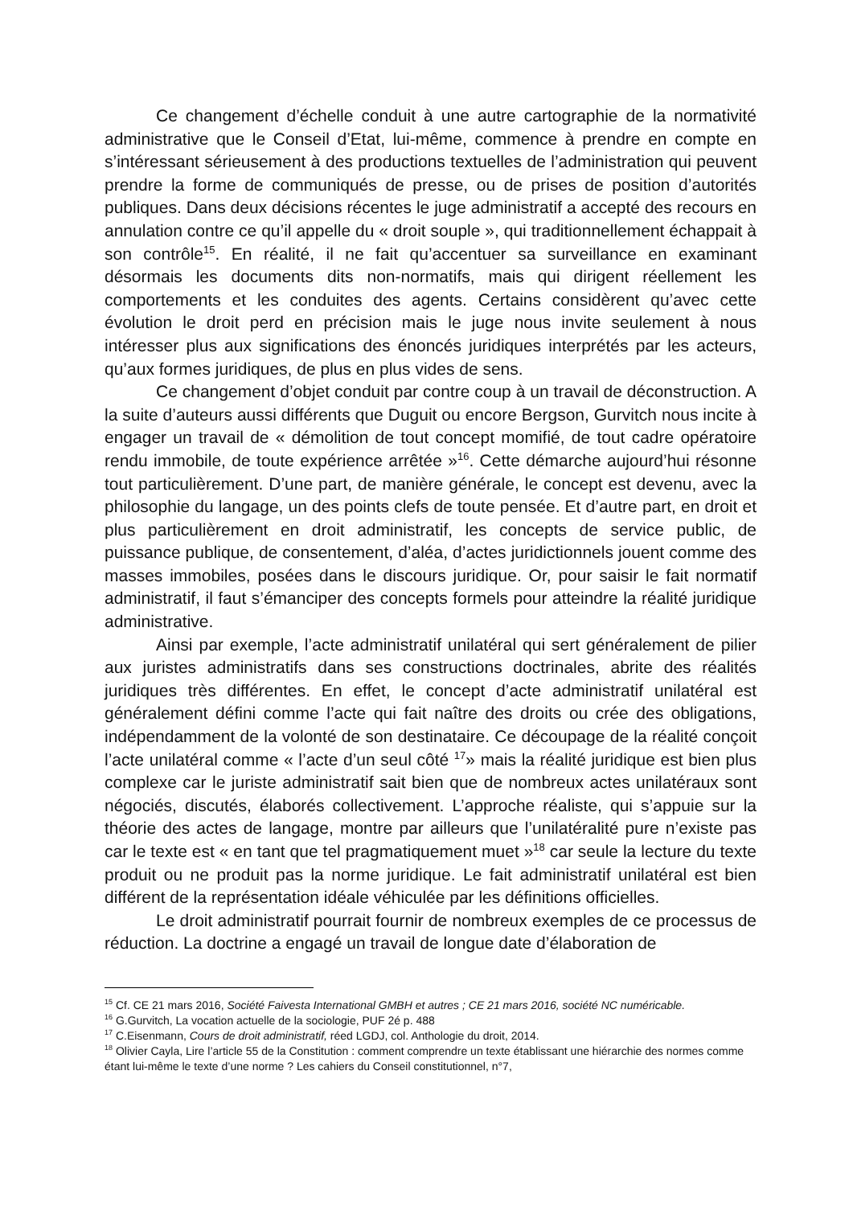Ce changement d’échelle conduit à une autre cartographie de la normativité administrative que le Conseil d’Etat, lui-même, commence à prendre en compte en s’intéressant sérieusement à des productions textuelles de l’administration qui peuvent prendre la forme de communiqués de presse, ou de prises de position d’autorités publiques. Dans deux décisions récentes le juge administratif a accepté des recours en annulation contre ce qu’il appelle du « droit souple », qui traditionnellement échappait à son contrôle<sup>15</sup>. En réalité, il ne fait qu’accentuer sa surveillance en examinant désormais les documents dits non-normatifs, mais qui dirigent réellement les comportements et les conduites des agents. Certains considèrent qu’avec cette évolution le droit perd en précision mais le juge nous invite seulement à nous intéresser plus aux significations des énoncés juridiques interprétés par les acteurs, qu’aux formes juridiques, de plus en plus vides de sens.
Ce changement d’objet conduit par contre coup à un travail de déconstruction. A la suite d’auteurs aussi différents que Duguit ou encore Bergson, Gurvitch nous incite à engager un travail de « démolition de tout concept momifié, de tout cadre opératoire rendu immobile, de toute expérience arrêtée »<sup>16</sup>. Cette démarche aujourd’hui résonne tout particulièrement. D’une part, de manière générale, le concept est devenu, avec la philosophie du langage, un des points clefs de toute pensée. Et d’autre part, en droit et plus particulièrement en droit administratif, les concepts de service public, de puissance publique, de consentement, d’aléa, d’actes juridictionnels jouent comme des masses immobiles, posées dans le discours juridique. Or, pour saisir le fait normatif administratif, il faut s’émanciper des concepts formels pour atteindre la réalité juridique administrative.
Ainsi par exemple, l’acte administratif unilatéral qui sert généralement de pilier aux juristes administratifs dans ses constructions doctrinales, abrite des réalités juridiques très différentes. En effet, le concept d’acte administratif unilatéral est généralement défini comme l’acte qui fait naître des droits ou crée des obligations, indépendamment de la volonté de son destinataire. Ce découpage de la réalité conçoit l’acte unilatéral comme « l’acte d’un seul côté <sup>17</sup>» mais la réalité juridique est bien plus complexe car le juriste administratif sait bien que de nombreux actes unilatéraux sont négociés, discutés, élaborés collectivement. L’approche réaliste, qui s’appuie sur la théorie des actes de langage, montre par ailleurs que l’unilatéralité pure n’existe pas car le texte est « en tant que tel pragmatiquement muet »<sup>18</sup> car seule la lecture du texte produit ou ne produit pas la norme juridique. Le fait administratif unilatéral est bien différent de la représentation idéale véhiculée par les définitions officielles.
Le droit administratif pourrait fournir de nombreux exemples de ce processus de réduction. La doctrine a engagé un travail de longue date d’élaboration de
<sup>15</sup> Cf. CE 21 mars 2016, Société Faivesta International GMBH et autres ; CE 21 mars 2016, société NC numéricable.
<sup>16</sup> G.Gurvitch, La vocation actuelle de la sociologie, PUF 2é p. 488
<sup>17</sup> C.Eisenmann, Cours de droit administratif, réed LGDJ, col. Anthologie du droit, 2014.
<sup>18</sup> Olivier Cayla, Lire l’article 55 de la Constitution : comment comprendre un texte établissant une hiérarchie des normes comme étant lui-même le texte d’une norme ? Les cahiers du Conseil constitutionnel, n°7,